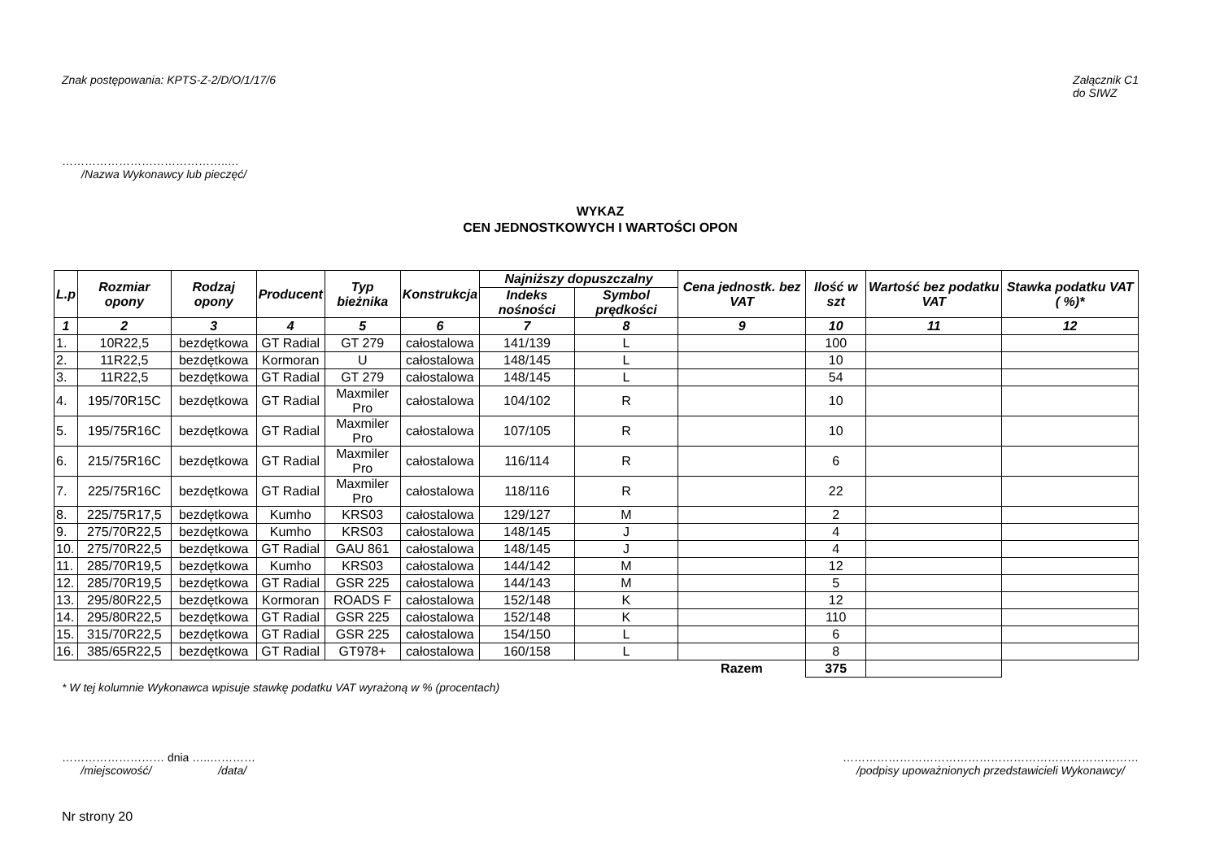Znak postępowania: KPTS-Z-2/D/O/1/17/6 Załącznik C1
do SIWZ
……………………………………..…
/Nazwa Wykonawcy lub pieczęć/
WYKAZ
CEN JEDNOSTKOWYCH I WARTOŚCI OPON
| L.p | Rozmiar opony | Rodzaj opony | Producent | Typ bieżnika | Konstrukcja | Najniższy dopuszczalny | | Cena jednostk. bez VAT | Ilość w szt | Wartość bez podatku VAT | Stawka podatku VAT ( %)* |
| --- | --- | --- | --- | --- | --- | --- | --- | --- | --- | --- | --- |
| | | | | | | Indeks nośności | Symbol prędkości | | | | |
| 1 | 2 | 3 | 4 | 5 | 6 | 7 | 8 | 9 | 10 | 11 | 12 |
| 1. | 10R22,5 | bezdętkowa | GT Radial | GT 279 | całostalowa | 141/139 | L | | 100 | | |
| 2. | 11R22,5 | bezdętkowa | Kormoran | U | całostalowa | 148/145 | L | | 10 | | |
| 3. | 11R22,5 | bezdętkowa | GT Radial | GT 279 | całostalowa | 148/145 | L | | 54 | | |
| 4. | 195/70R15C | bezdętkowa | GT Radial | Maxmiler Pro | całostalowa | 104/102 | R | | 10 | | |
| 5. | 195/75R16C | bezdętkowa | GT Radial | Maxmiler Pro | całostalowa | 107/105 | R | | 10 | | |
| 6. | 215/75R16C | bezdętkowa | GT Radial | Maxmiler Pro | całostalowa | 116/114 | R | | 6 | | |
| 7. | 225/75R16C | bezdętkowa | GT Radial | Maxmiler Pro | całostalowa | 118/116 | R | | 22 | | |
| 8. | 225/75R17,5 | bezdętkowa | Kumho | KRS03 | całostalowa | 129/127 | M | | 2 | | |
| 9. | 275/70R22,5 | bezdętkowa | Kumho | KRS03 | całostalowa | 148/145 | J | | 4 | | |
| 10. | 275/70R22,5 | bezdętkowa | GT Radial | GAU 861 | całostalowa | 148/145 | J | | 4 | | |
| 11. | 285/70R19,5 | bezdętkowa | Kumho | KRS03 | całostalowa | 144/142 | M | | 12 | | |
| 12. | 285/70R19,5 | bezdętkowa | GT Radial | GSR 225 | całostalowa | 144/143 | M | | 5 | | |
| 13. | 295/80R22,5 | bezdętkowa | Kormoran | ROADS F | całostalowa | 152/148 | K | | 12 | | |
| 14. | 295/80R22,5 | bezdętkowa | GT Radial | GSR 225 | całostalowa | 152/148 | K | | 110 | | |
| 15. | 315/70R22,5 | bezdętkowa | GT Radial | GSR 225 | całostalowa | 154/150 | L | | 6 | | |
| 16. | 385/65R22,5 | bezdętkowa | GT Radial | GT978+ | całostalowa | 160/158 | L | | 8 | | |
| | | | | | | | | Razem | 375 | | |
* W tej kolumnie Wykonawca wpisuje stawkę podatku VAT wyrażoną w % (procentach)
……………………… dnia …..…………
/miejscowość/ /data/
……………………………………………………………………
/podpisy upoważnionych przedstawicieli Wykonawcy/
Nr strony 20